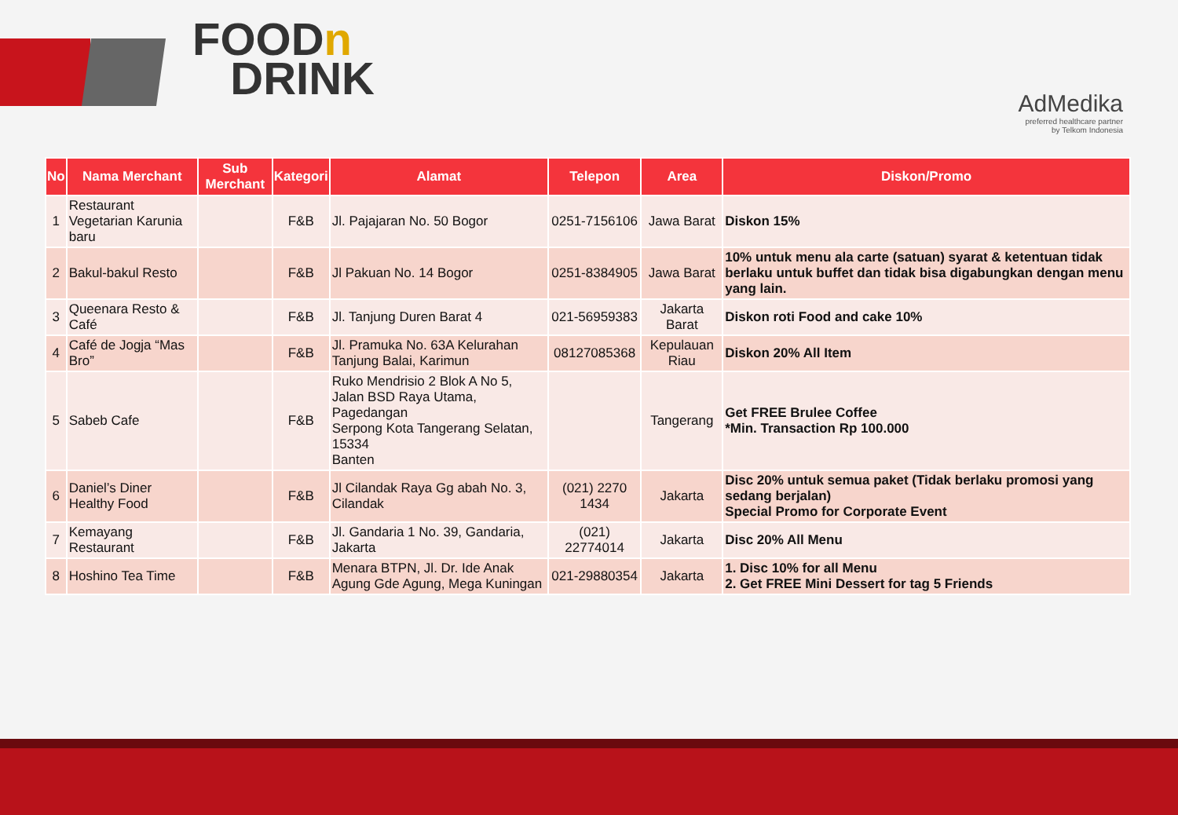FOODn
DRINK
AdMedika
preferred healthcare partner
by Telkom Indonesia
| No | Nama Merchant | Sub Merchant | Kategori | Alamat | Telepon | Area | Diskon/Promo |
| --- | --- | --- | --- | --- | --- | --- | --- |
| 1 | Restaurant Vegetarian Karunia baru | | F&B | Jl. Pajajaran No. 50 Bogor | 0251-7156106 | Jawa Barat | Diskon 15% |
| 2 | Bakul-bakul Resto | | F&B | Jl Pakuan No. 14 Bogor | 0251-8384905 | Jawa Barat | 10% untuk menu ala carte (satuan) syarat & ketentuan tidak berlaku untuk buffet dan tidak bisa digabungkan dengan menu yang lain. |
| 3 | Queenara Resto & Café | | F&B | Jl. Tanjung Duren Barat 4 | 021-56959383 | Jakarta Barat | Diskon roti Food and cake 10% |
| 4 | Café de Jogja “Mas Bro” | | F&B | Jl. Pramuka No. 63A Kelurahan Tanjung Balai, Karimun | 08127085368 | Kepulauan Riau | Diskon 20% All Item |
| 5 | Sabeb Cafe | | F&B | Ruko Mendrisio 2 Blok A No 5, Jalan BSD Raya Utama, Pagedangan Serpong Kota Tangerang Selatan, 15334 Banten | | Tangerang | Get FREE Brulee Coffee *Min. Transaction Rp 100.000 |
| 6 | Daniel’s Diner Healthy Food | | F&B | Jl Cilandak Raya Gg abah No. 3, Cilandak | (021) 2270 1434 | Jakarta | Disc 20% untuk semua paket (Tidak berlaku promosi yang sedang berjalan) Special Promo for Corporate Event |
| 7 | Kemayang Restaurant | | F&B | Jl. Gandaria 1 No. 39, Gandaria, Jakarta | (021) 22774014 | Jakarta | Disc 20% All Menu |
| 8 | Hoshino Tea Time | | F&B | Menara BTPN, Jl. Dr. Ide Anak Agung Gde Agung, Mega Kuningan | 021-29880354 | Jakarta | 1. Disc 10% for all Menu 2. Get FREE Mini Dessert for tag 5 Friends |